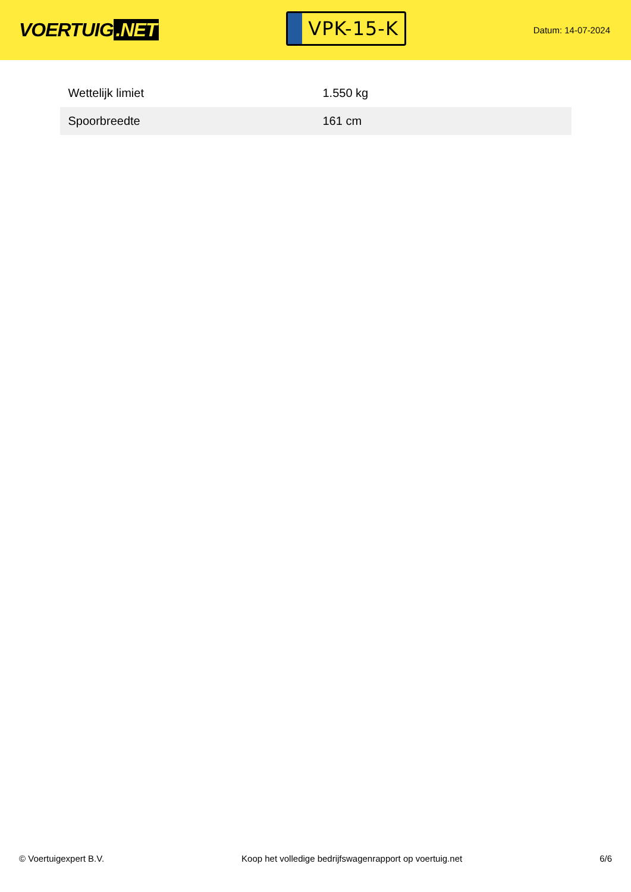VOERTUIG.NET
VPK-15-K
Datum: 14-07-2024
| Wettelijk limiet | 1.550 kg |
| Spoorbreedte | 161 cm |
© Voertuigexpert B.V. Koop het volledige bedrijfswagenrapport op voertuig.net 6/6